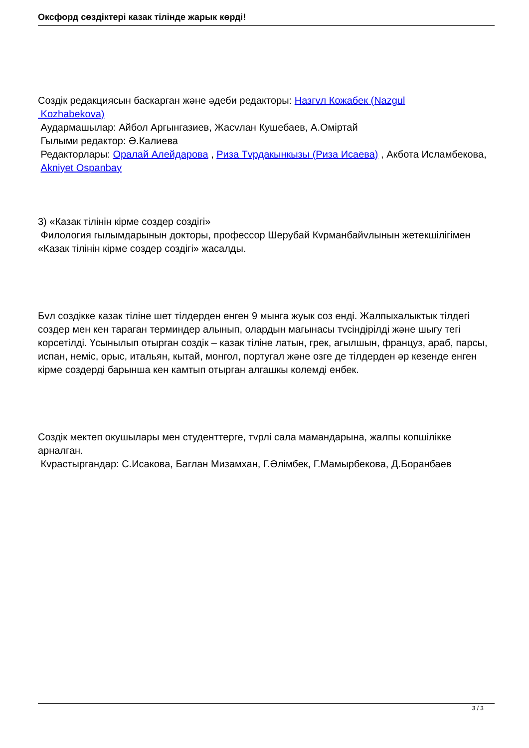Оксфорд сөздіктері казак тілінде жарык көрді!
Создік редакциясын баскарган және әдеби редакторы: Назгvл Кожабек (Nazgul
Kozhabekova)
Аудармашылар: Айбол Аргынгазиев, Жасvлан Кушебаев, А.Оміртай
Гылыми редактор: Ә.Калиева
Редакторлары: Оралай Алейдарова , Риза Тvрдакынкызы (Риза Исаева) , Акбота Исламбекова,
Akniyet Ospanbay
3) «Казак тілінін кірме создер создігі»
Филология гылымдарынын докторы, профессор Шерубай Кvрманбайvлынын жетекшілігімен «Казак тілінін кірме создер создігі» жасалды.
Бvл создікке казак тіліне шет тілдерден енген 9 мынга жуык соз енді. Жалпыхалыктык тілдегі создер мен кен тараган терминдер алынып, олардын магынасы тvсіндірілді және шыгу тегі корсетілді. Үсынылып отырган создік – казак тіліне латын, грек, агылшын, француз, араб, парсы, испан, неміс, орыс, итальян, кытай, монгол, португал және озге де тілдерден әр кезенде енген кірме создерді барынша кен камтып отырган алгашкы колемді енбек.
Создік мектеп окушылары мен студенттерге, тvрлі сала мамандарына, жалпы копшілікке арналган.
Кvрастыргандар: С.Исакова, Баглан Мизамхан, Г.Әлімбек, Г.Мамырбекова, Д.Боранбаев
3 / 3